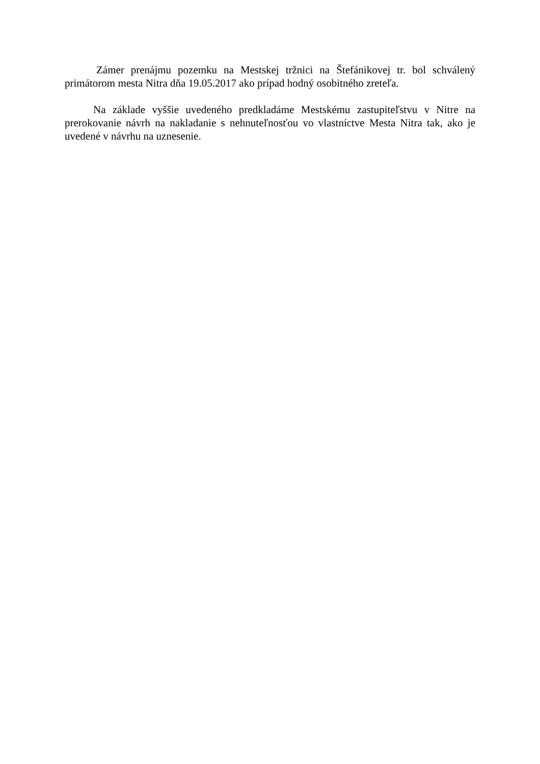Zámer prenájmu pozemku na Mestskej tržnici na Štefánikovej tr. bol schválený primátorom mesta Nitra dňa 19.05.2017 ako prípad hodný osobitného zreteľa.
Na základe vyššie uvedeného predkladáme Mestskému zastupiteľstvu v Nitre na prerokovanie návrh na nakladanie s nehnuteľnosťou vo vlastníctve Mesta Nitra tak, ako je uvedené v návrhu na uznesenie.